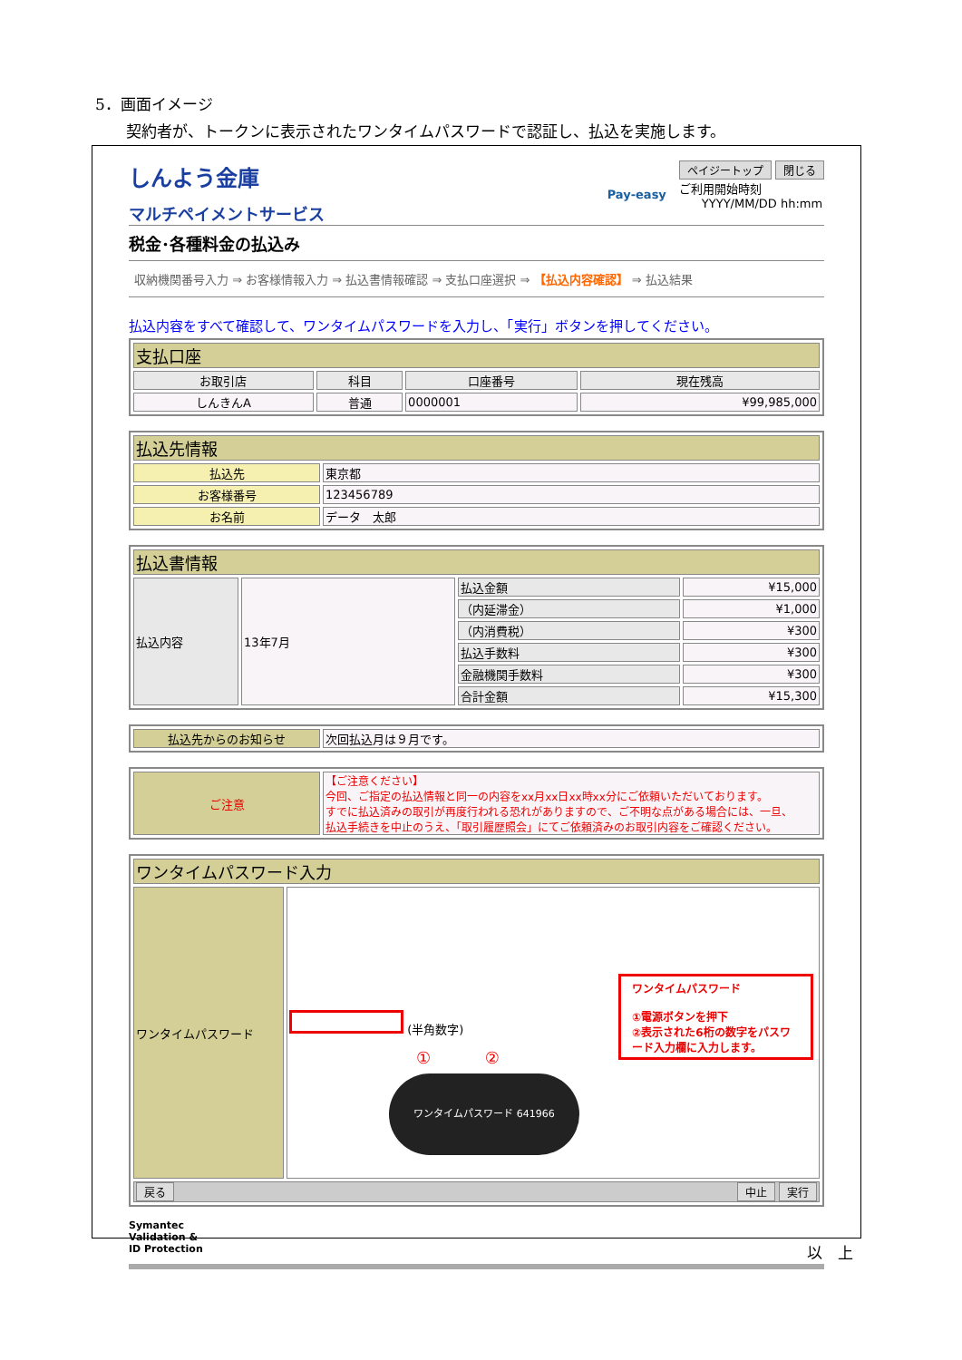5．画面イメージ
　　契約者が、トークンに表示されたワンタイムパスワードで認証し、払込を実施します。
しんよう金庫
マルチペイメントサービス
Pay-easy
ペイジートップ 閉じる
ご利用開始時刻
YYYY/MM/DD hh:mm
税金･各種料金の払込み
収納機関番号入力 ⇒ お客様情報入力 ⇒ 払込書情報確認 ⇒ 支払口座選択 ⇒ 【払込内容確認】 ⇒ 払込結果
払込内容をすべて確認して、ワンタイムパスワードを入力し、「実行」ボタンを押してください。
| 支払口座 | | | |
| --- | --- | --- | --- |
| お取引店 | 科目 | 口座番号 | 現在残高 |
| しんきんA | 普通 | 0000001 | ¥99,985,000 |
| 払込先情報 | |
| --- | --- |
| 払込先 | 東京都 |
| お客様番号 | 123456789 |
| お名前 | データ 太郎 |
| 払込書情報 | | | |
| --- | --- | --- | --- |
| 払込内容 | 13年7月 | 払込金額 | ¥15,000 |
| | | （内延滞金） | ¥1,000 |
| | | （内消費税） | ¥300 |
| | | 払込手数料 | ¥300 |
| | | 金融機関手数料 | ¥300 |
| | | 合計金額 | ¥15,300 |
| 払込先からのお知らせ | 次回払込月は９月です。 |
| ご注意 | 【ご注意ください】 今回、ご指定の払込情報と同一の内容をxx月xx日xx時xx分にご依頼いただいております。 すでに払込済みの取引が再度行われる恐れがありますので、ご不明な点がある場合には、一旦、 払込手続きを中止のうえ、「取引履歴照会」にてご依頼済みのお取引内容をご確認ください。 |
| ワンタイムパスワード入力 | |
| --- | --- |
| ワンタイムパスワード | ワンタイムパスワード ①電源ボタンを押下 ②表示された6桁の数字をパスワード入力欄に入力します。 (半角数字) ① ② ワンタイムパスワード 641966 |
| 戻る 中止 実行 | |
Symantec
Validation &
ID Protection
以　上